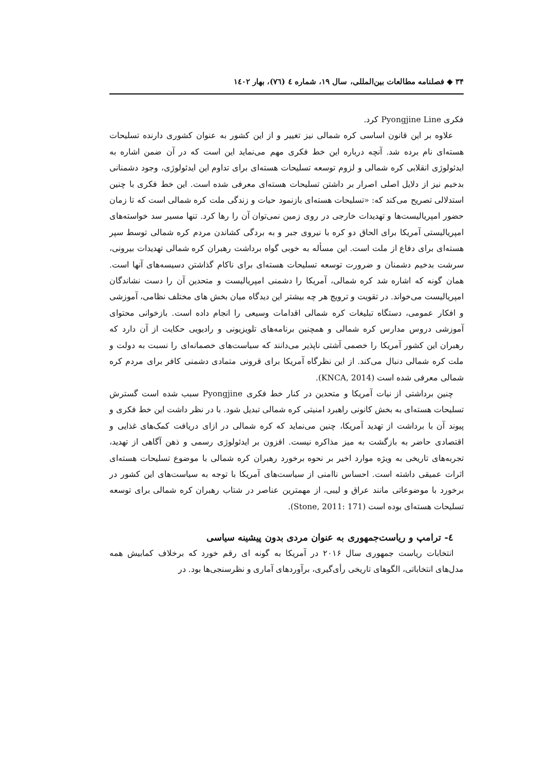۳۴ ◆ فصلنامه مطالعات بین‌المللی، سال ۱۹، شماره ٤ (٧٦)، بهار ١٤٠٢
فکری Pyongjine Line کرد.
علاوه بر این قانون اساسی کره شمالی نیز تغییر و از این کشور به عنوان کشوری دارنده تسلیحات هسته‌ای نام برده شد. آنچه درباره این خط فکری مهم می‌نماید این است که در آن ضمن اشاره به ایدئولوژی انقلابی کره شمالی و لزوم توسعه تسلیحات هسته‌ای برای تداوم این ایدئولوژی، وجود دشمنانی بدخیم نیز از دلایل اصلی اصرار بر داشتن تسلیحات هسته‌ای معرفی شده است. این خط فکری با چنین استدلالی تصریح می‌کند که: «تسلیحات هسته‌ای بازنمود حیات و زندگی ملت کره شمالی است که تا زمان حضور امپریالیست‌ها و تهدیدات خارجی در روی زمین نمی‌توان آن را رها کرد. تنها مسیر سد خواسته‌های امپریالیستی آمریکا برای الحاق دو کره با نیروی جبر و به بردگی کشاندن مردم کره شمالی توسط سپر هسته‌ای برای دفاع از ملت است. این مسأله به خوبی گواه برداشت رهبران کره شمالی تهدیدات بیرونی، سرشت بدخیم دشمنان و ضرورت توسعه تسلیحات هسته‌ای برای ناکام گذاشتن دسیسه‌های آنها است. همان گونه که اشاره شد کره شمالی، آمریکا را دشمنی امپریالیست و متحدین آن را دست نشاندگان امپریالیست می‌خواند. در تقویت و ترویج هر چه بیشتر این دیدگاه میان بخش های مختلف نظامی، آموزشی و افکار عمومی، دستگاه تبلیغات کره شمالی اقدامات وسیعی را انجام داده است. بازخوانی محتوای آموزشی دروس مدارس کره شمالی و همچنین برنامه‌های تلویزیونی و رادیویی حکایت از آن دارد که رهبران این کشور آمریکا را خصمی آشتی ناپذیر می‌دانند که سیاست‌های خصمانه‌ای را نسبت به دولت و ملت کره شمالی دنبال می‌کند. از این نظرگاه آمریکا برای قرونی متمادی دشمنی کافر برای مردم کره شمالی معرفی شده است (KNCA, 2014).
چنین برداشتی از نیات آمریکا و متحدین در کنار خط فکری Pyongjine سبب شده است گسترش تسلیحات هسته‌ای به بخش کانونی راهبرد امنیتی کره شمالی تبدیل شود. با در نظر داشت این خط فکری و پیوند آن با برداشت از تهدید آمریکا، چنین می‌نماید که کره شمالی در ازای دریافت کمک‌های غذایی و اقتصادی حاضر به بازگشت به میز مذاکره نیست. افزون بر ایدئولوژی رسمی و ذهن آگاهی از تهدید، تجربه‌های تاریخی به ویژه موارد اخیر بر نحوه برخورد رهبران کره شمالی با موضوع تسلیحات هسته‌ای اثرات عمیقی داشته است. احساس ناامنی از سیاست‌های آمریکا با توجه به سیاست‌های این کشور در برخورد با موضوعاتی مانند عراق و لیبی، از مهمترین عناصر در شتاب رهبران کره شمالی برای توسعه تسلیحات هسته‌ای بوده است (Stone, 2011: 171).
٤- ترامپ و ریاست‌جمهوری به عنوان مردی بدون پیشینه سیاسی
انتخابات ریاست جمهوری سال ۲۰۱۶ در آمریکا به گونه ای رقم خورد که برخلاف کمابیش همه مدل‌های انتخاباتی، الگوهای تاریخی رأی‌گیری، برآوردهای آماری و نظرسنجی‌ها بود. در